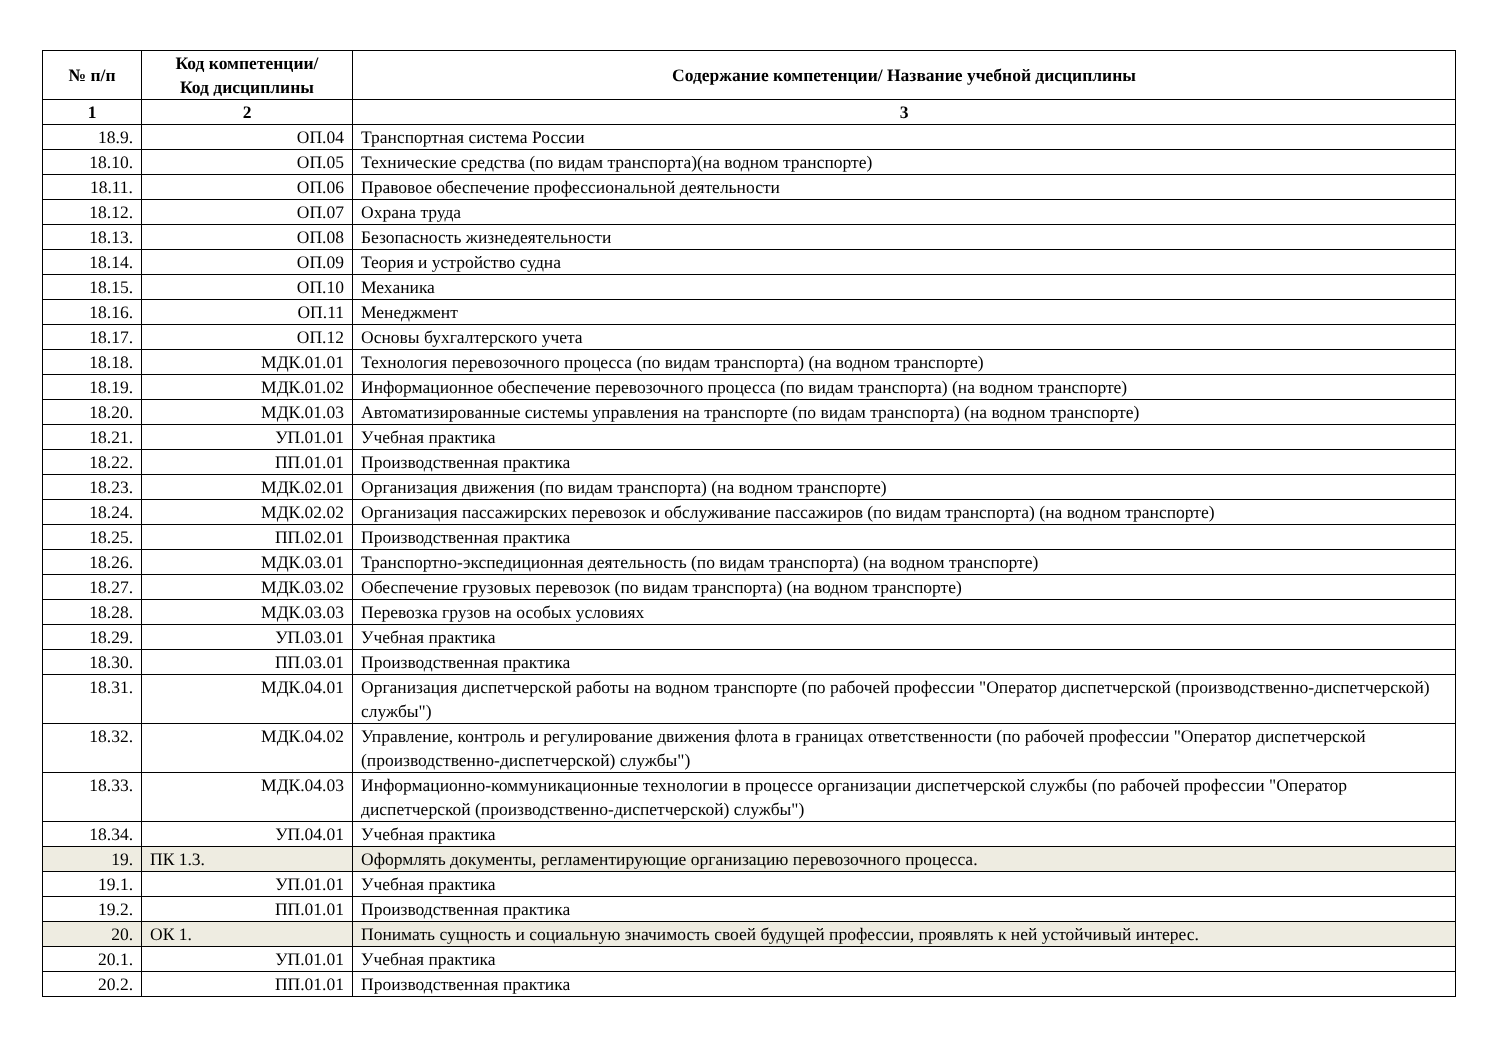| № п/п | Код компетенции/ Код дисциплины | Содержание компетенции/ Название учебной дисциплины |
| --- | --- | --- |
| 1 | 2 | 3 |
| 18.9. | ОП.04 | Транспортная система России |
| 18.10. | ОП.05 | Технические средства (по видам транспорта)(на водном транспорте) |
| 18.11. | ОП.06 | Правовое обеспечение профессиональной деятельности |
| 18.12. | ОП.07 | Охрана труда |
| 18.13. | ОП.08 | Безопасность жизнедеятельности |
| 18.14. | ОП.09 | Теория и устройство судна |
| 18.15. | ОП.10 | Механика |
| 18.16. | ОП.11 | Менеджмент |
| 18.17. | ОП.12 | Основы бухгалтерского учета |
| 18.18. | МДК.01.01 | Технология перевозочного процесса (по видам транспорта) (на водном транспорте) |
| 18.19. | МДК.01.02 | Информационное обеспечение перевозочного процесса (по видам транспорта) (на водном транспорте) |
| 18.20. | МДК.01.03 | Автоматизированные системы управления на транспорте (по видам транспорта) (на водном транспорте) |
| 18.21. | УП.01.01 | Учебная практика |
| 18.22. | ПП.01.01 | Производственная практика |
| 18.23. | МДК.02.01 | Организация движения (по видам транспорта) (на водном транспорте) |
| 18.24. | МДК.02.02 | Организация пассажирских перевозок и обслуживание пассажиров (по видам транспорта) (на водном транспорте) |
| 18.25. | ПП.02.01 | Производственная практика |
| 18.26. | МДК.03.01 | Транспортно-экспедиционная деятельность (по видам транспорта) (на водном транспорте) |
| 18.27. | МДК.03.02 | Обеспечение грузовых перевозок (по видам транспорта) (на водном транспорте) |
| 18.28. | МДК.03.03 | Перевозка грузов на особых условиях |
| 18.29. | УП.03.01 | Учебная практика |
| 18.30. | ПП.03.01 | Производственная практика |
| 18.31. | МДК.04.01 | Организация диспетчерской работы на водном транспорте (по рабочей профессии "Оператор диспетчерской (производственно-диспетчерской) службы") |
| 18.32. | МДК.04.02 | Управление, контроль и регулирование движения флота в границах ответственности (по рабочей профессии "Оператор диспетчерской (производственно-диспетчерской) службы") |
| 18.33. | МДК.04.03 | Информационно-коммуникационные технологии в процессе организации диспетчерской службы (по рабочей профессии "Оператор диспетчерской (производственно-диспетчерской) службы") |
| 18.34. | УП.04.01 | Учебная практика |
| 19. | ПК 1.3. | Оформлять документы, регламентирующие организацию перевозочного процесса. |
| 19.1. | УП.01.01 | Учебная практика |
| 19.2. | ПП.01.01 | Производственная практика |
| 20. | ОК 1. | Понимать сущность и социальную значимость своей будущей профессии, проявлять к ней устойчивый интерес. |
| 20.1. | УП.01.01 | Учебная практика |
| 20.2. | ПП.01.01 | Производственная практика |